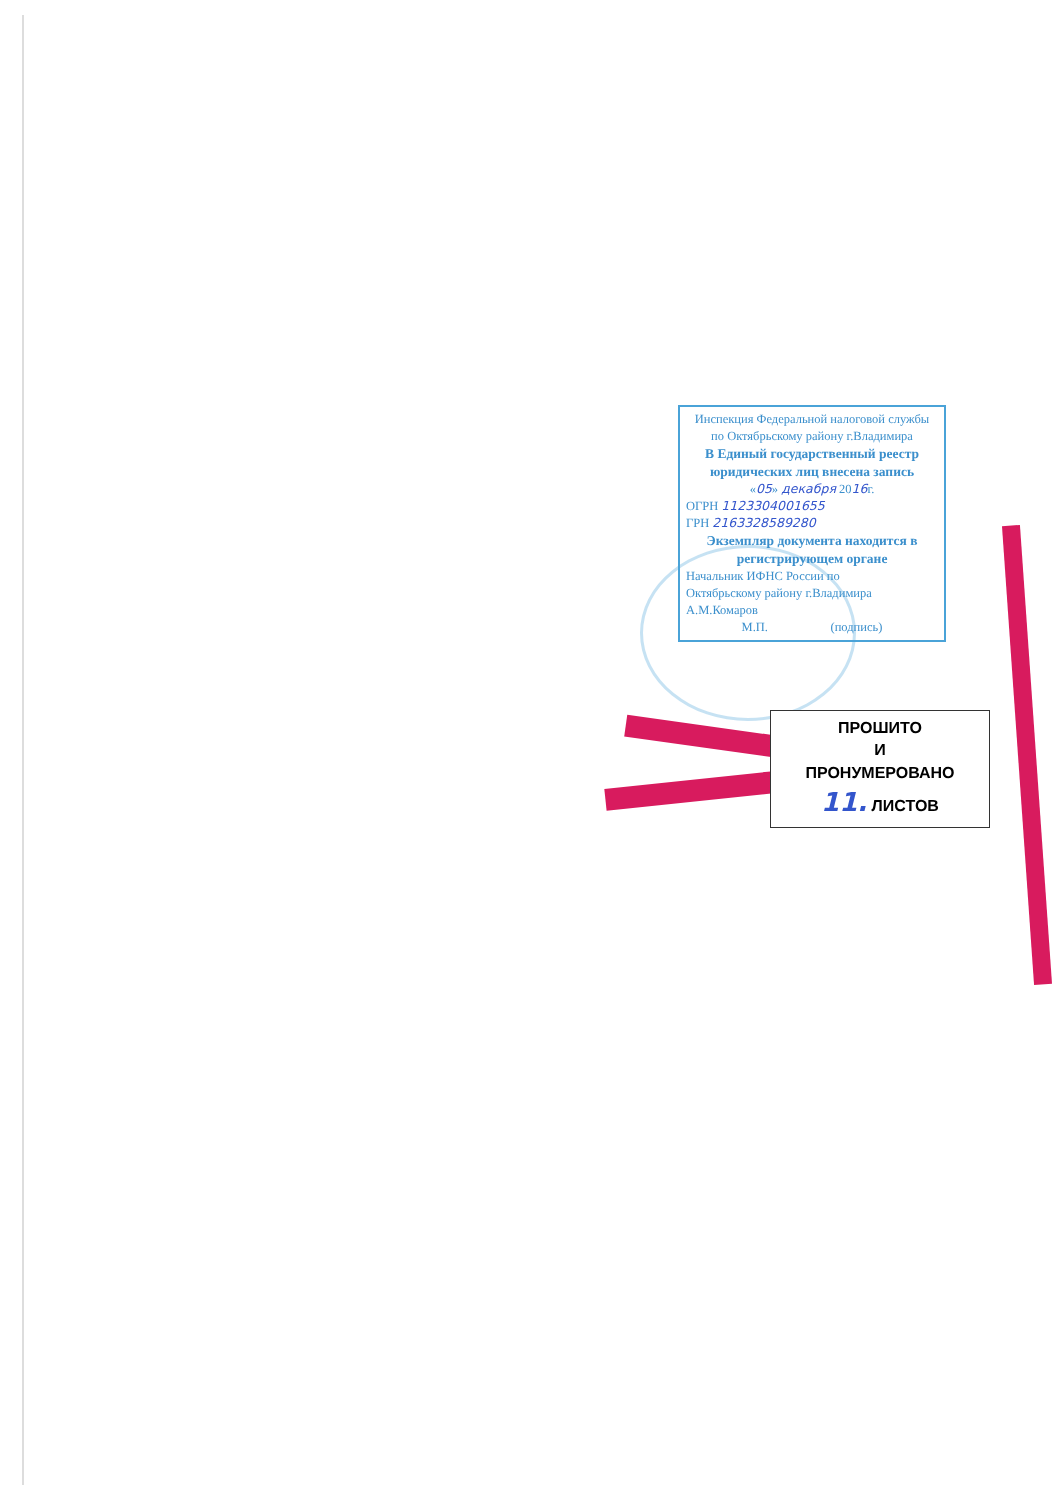Инспекция Федеральной налоговой службы
по Октябрьскому району г.Владимира
В Единый государственный реестр
юридических лиц внесена запись
«05» декабря 2016г.
ОГРН 1123304001655
ГРН 2163328589280
Экземпляр документа находится в
регистрирующем органе
Начальник ИФНС России по
Октябрьскому району г.Владимира
А.М.Комаров
М.П. (подпись)
ПРОШИТО
И
ПРОНУМЕРОВАНО
11. ЛИСТОВ